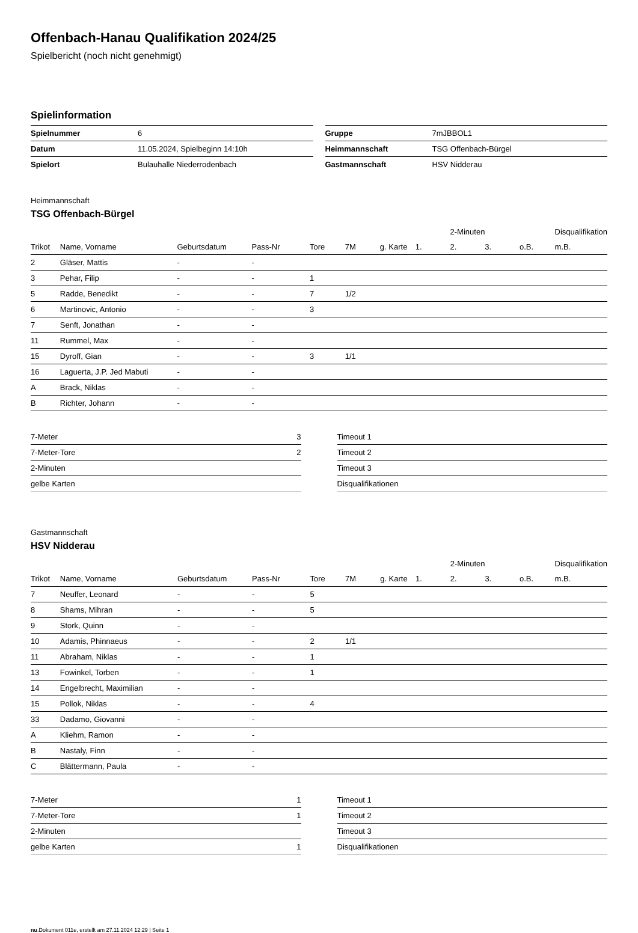Offenbach-Hanau Qualifikation 2024/25
Spielbericht (noch nicht genehmigt)
Spielinformation
| Spielnummer | 6 |
| Datum | 11.05.2024, Spielbeginn 14:10h |
| Spielort | Bulauhalle Niederrodenbach |
| Gruppe | 7mJBBOL1 |
| Heimmannschaft | TSG Offenbach-Bürgel |
| Gastmannschaft | HSV Nidderau |
Heimmannschaft
TSG Offenbach-Bürgel
| | | | | | | | | 2-Minuten | | | Disqualifikation |
| --- | --- | --- | --- | --- | --- | --- | --- | --- | --- | --- | --- |
| Trikot | Name, Vorname | Geburtsdatum | Pass-Nr | Tore | 7M | g. Karte | 1. | 2. | 3. | o.B. | m.B. |
| 2 | Gläser, Mattis | - | - | | | | | | | | |
| 3 | Pehar, Filip | - | - | 1 | | | | | | | |
| 5 | Radde, Benedikt | - | - | 7 | 1/2 | | | | | | |
| 6 | Martinovic, Antonio | - | - | 3 | | | | | | | |
| 7 | Senft, Jonathan | - | - | | | | | | | | |
| 11 | Rummel, Max | - | - | | | | | | | | |
| 15 | Dyroff, Gian | - | - | 3 | 1/1 | | | | | | |
| 16 | Laguerta, J.P. Jed Mabuti | - | - | | | | | | | | |
| A | Brack, Niklas | - | - | | | | | | | | |
| B | Richter, Johann | - | - | | | | | | | | |
| 7-Meter | 3 |
| 7-Meter-Tore | 2 |
| 2-Minuten | |
| gelbe Karten | |
| Timeout 1 |
| Timeout 2 |
| Timeout 3 |
| Disqualifikationen |
Gastmannschaft
HSV Nidderau
| | | | | | | | | 2-Minuten | | | Disqualifikation |
| --- | --- | --- | --- | --- | --- | --- | --- | --- | --- | --- | --- |
| Trikot | Name, Vorname | Geburtsdatum | Pass-Nr | Tore | 7M | g. Karte | 1. | 2. | 3. | o.B. | m.B. |
| 7 | Neuffer, Leonard | - | - | 5 | | | | | | | |
| 8 | Shams, Mihran | - | - | 5 | | | | | | | |
| 9 | Stork, Quinn | - | - | | | | | | | | |
| 10 | Adamis, Phinnaeus | - | - | 2 | 1/1 | | | | | | |
| 11 | Abraham, Niklas | - | - | 1 | | | | | | | |
| 13 | Fowinkel, Torben | - | - | 1 | | | | | | | |
| 14 | Engelbrecht, Maximilian | - | - | | | | | | | | |
| 15 | Pollok, Niklas | - | - | 4 | | | | | | | |
| 33 | Dadamo, Giovanni | - | - | | | | | | | | |
| A | Kliehm, Ramon | - | - | | | | | | | | |
| B | Nastaly, Finn | - | - | | | | | | | | |
| C | Blättermann, Paula | - | - | | | | | | | | |
| 7-Meter | 1 |
| 7-Meter-Tore | 1 |
| 2-Minuten | |
| gelbe Karten | 1 |
| Timeout 1 |
| Timeout 2 |
| Timeout 3 |
| Disqualifikationen |
nu.Dokument 011e, erstellt am 27.11.2024 12:29 | Seite 1